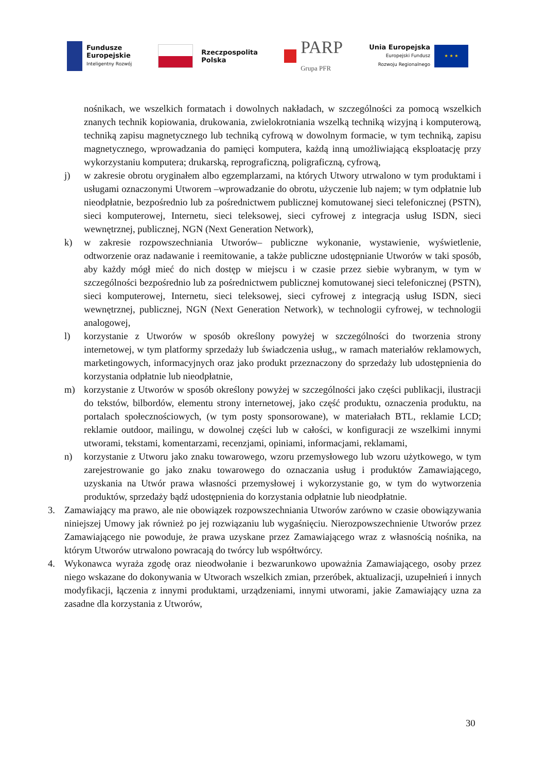Fundusze
Europejskie
Inteligentny Rozwój
Rzeczpospolita
Polska
PARP
Grupa PFR
Unia Europejska
Europejski Fundusz
Rozwoju Regionalnego
★ ★ ★
nośnikach, we wszelkich formatach i dowolnych nakładach, w szczególności za pomocą wszelkich znanych technik kopiowania, drukowania, zwielokrotniania wszelką techniką wizyjną i komputerową, techniką zapisu magnetycznego lub techniką cyfrową w dowolnym formacie, w tym techniką, zapisu magnetycznego, wprowadzania do pamięci komputera, każdą inną umożliwiającą eksploatację przy wykorzystaniu komputera; drukarską, reprograficzną, poligraficzną, cyfrową,
j) w zakresie obrotu oryginałem albo egzemplarzami, na których Utwory utrwalono w tym produktami i usługami oznaczonymi Utworem –wprowadzanie do obrotu, użyczenie lub najem; w tym odpłatnie lub nieodpłatnie, bezpośrednio lub za pośrednictwem publicznej komutowanej sieci telefonicznej (PSTN), sieci komputerowej, Internetu, sieci teleksowej, sieci cyfrowej z integracja usług ISDN, sieci wewnętrznej, publicznej, NGN (Next Generation Network),
k) w zakresie rozpowszechniania Utworów– publiczne wykonanie, wystawienie, wyświetlenie, odtworzenie oraz nadawanie i reemitowanie, a także publiczne udostępnianie Utworów w taki sposób, aby każdy mógł mieć do nich dostęp w miejscu i w czasie przez siebie wybranym, w tym w szczególności bezpośrednio lub za pośrednictwem publicznej komutowanej sieci telefonicznej (PSTN), sieci komputerowej, Internetu, sieci teleksowej, sieci cyfrowej z integracją usług ISDN, sieci wewnętrznej, publicznej, NGN (Next Generation Network), w technologii cyfrowej, w technologii analogowej,
l) korzystanie z Utworów w sposób określony powyżej w szczególności do tworzenia strony internetowej, w tym platformy sprzedaży lub świadczenia usług,, w ramach materiałów reklamowych, marketingowych, informacyjnych oraz jako produkt przeznaczony do sprzedaży lub udostępnienia do korzystania odpłatnie lub nieodpłatnie,
m) korzystanie z Utworów w sposób określony powyżej w szczególności jako części publikacji, ilustracji do tekstów, bilbordów, elementu strony internetowej, jako część produktu, oznaczenia produktu, na portalach społecznościowych, (w tym posty sponsorowane), w materiałach BTL, reklamie LCD; reklamie outdoor, mailingu, w dowolnej części lub w całości, w konfiguracji ze wszelkimi innymi utworami, tekstami, komentarzami, recenzjami, opiniami, informacjami, reklamami,
n) korzystanie z Utworu jako znaku towarowego, wzoru przemysłowego lub wzoru użytkowego, w tym zarejestrowanie go jako znaku towarowego do oznaczania usług i produktów Zamawiającego, uzyskania na Utwór prawa własności przemysłowej i wykorzystanie go, w tym do wytworzenia produktów, sprzedaży bądź udostępnienia do korzystania odpłatnie lub nieodpłatnie.
3. Zamawiający ma prawo, ale nie obowiązek rozpowszechniania Utworów zarówno w czasie obowiązywania niniejszej Umowy jak również po jej rozwiązaniu lub wygaśnięciu. Nierozpowszechnienie Utworów przez Zamawiającego nie powoduje, że prawa uzyskane przez Zamawiającego wraz z własnością nośnika, na którym Utworów utrwalono powracają do twórcy lub współtwórcy.
4. Wykonawca wyraża zgodę oraz nieodwołanie i bezwarunkowo upoważnia Zamawiającego, osoby przez niego wskazane do dokonywania w Utworach wszelkich zmian, przeróbek, aktualizacji, uzupełnień i innych modyfikacji, łączenia z innymi produktami, urządzeniami, innymi utworami, jakie Zamawiający uzna za zasadne dla korzystania z Utworów,
30